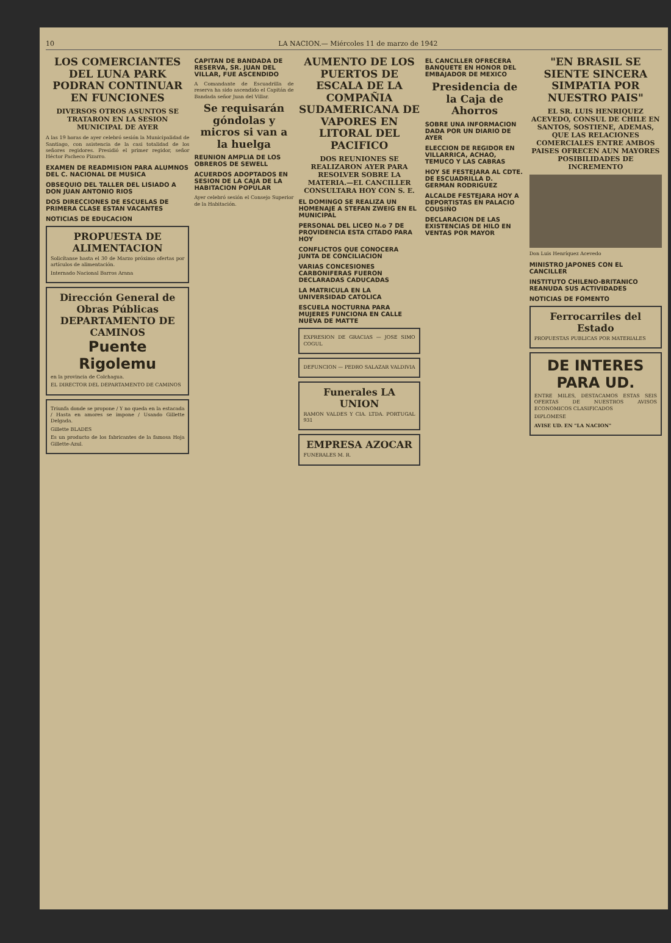10 LA NACION.— Miércoles 11 de marzo de 1942
LOS COMERCIANTES DEL LUNA PARK PODRAN CONTINUAR EN FUNCIONES
DIVERSOS OTROS ASUNTOS SE TRATARON EN LA SESION MUNICIPAL DE AYER
A las 19 horas de ayer celebró sesión la Municipalidad de Santiago, con asistencia de la casi totalidad de los señores regidores. Presidió el primer regidor, señor Héctor Pacheco Pizarro.
EXAMEN DE READMISION PARA ALUMNOS DEL C. NACIONAL DE MUSICA
OBSEQUIO DEL TALLER DEL LISIADO A DON JUAN ANTONIO RIOS
DOS DIRECCIONES DE ESCUELAS DE PRIMERA CLASE ESTAN VACANTES
NOTICIAS DE EDUCACION
PROPUESTA DE ALIMENTACION
Solicítanse hasta el 30 de Marzo próximo ofertas por artículos de alimentación.
Internado Nacional Barros Arana
Dirección General de Obras Públicas
DEPARTAMENTO DE CAMINOS
Puente Rigolemu
en la provincia de Colchagua.
EL DIRECTOR DEL DEPARTAMENTO DE CAMINOS
Triunfa donde se propone / Y no queda en la estacada / Hasta en amores se impone / Usando Gillette Delgada.
Gillette BLADES
Es un producto de los fabricantes de la famosa Hoja Gillette-Azul.
CAPITAN DE BANDADA DE RESERVA, SR. JUAN DEL VILLAR, FUE ASCENDIDO
A Comandante de Escuadrilla de reserva ha sido ascendido el Capitán de Bandada señor Juan del Villar.
Se requisarán góndolas y micros si van a la huelga
REUNION AMPLIA DE LOS OBREROS DE SEWELL
ACUERDOS ADOPTADOS EN SESION DE LA CAJA DE LA HABITACION POPULAR
Ayer celebró sesión el Consejo Superior de la Habitación.
AUMENTO DE LOS PUERTOS DE ESCALA DE LA COMPAÑIA SUDAMERICANA DE VAPORES EN LITORAL DEL PACIFICO
DOS REUNIONES SE REALIZARON AYER PARA RESOLVER SOBRE LA MATERIA.—EL CANCILLER CONSULTARA HOY CON S. E.
EL DOMINGO SE REALIZA UN HOMENAJE A STEFAN ZWEIG EN EL MUNICIPAL
PERSONAL DEL LICEO N.o 7 DE PROVIDENCIA ESTA CITADO PARA HOY
CONFLICTOS QUE CONOCERA JUNTA DE CONCILIACION
VARIAS CONCESIONES CARBONIFERAS FUERON DECLARADAS CADUCADAS
LA MATRICULA EN LA UNIVERSIDAD CATOLICA
ESCUELA NOCTURNA PARA MUJERES FUNCIONA EN CALLE NUEVA DE MATTE
EXPRESION DE GRACIAS — JOSE SIMO COGUL
DEFUNCION — PEDRO SALAZAR VALDIVIA
Funerales LA UNION
RAMON VALDES Y CIA. LTDA. PORTUGAL 931
EMPRESA AZOCAR
FUNERALES M. R.
EL CANCILLER OFRECERA BANQUETE EN HONOR DEL EMBAJADOR DE MEXICO
Presidencia de la Caja de Ahorros
SOBRE UNA INFORMACION DADA POR UN DIARIO DE AYER
ELECCION DE REGIDOR EN VILLARRICA, ACHAO, TEMUCO Y LAS CABRAS
HOY SE FESTEJARA AL CDTE. DE ESCUADRILLA D. GERMAN RODRIGUEZ
ALCALDE FESTEJARA HOY A DEPORTISTAS EN PALACIO COUSIÑO
DECLARACION DE LAS EXISTENCIAS DE HILO EN VENTAS POR MAYOR
"EN BRASIL SE SIENTE SINCERA SIMPATIA POR NUESTRO PAIS"
EL SR. LUIS HENRIQUEZ ACEVEDO, CONSUL DE CHILE EN SANTOS, SOSTIENE, ADEMAS, QUE LAS RELACIONES COMERCIALES ENTRE AMBOS PAISES OFRECEN AUN MAYORES POSIBILIDADES DE INCREMENTO
Don Luis Henríquez Acevedo
MINISTRO JAPONES CON EL CANCILLER
INSTITUTO CHILENO-BRITANICO REANUDA SUS ACTIVIDADES
NOTICIAS DE FOMENTO
Ferrocarriles del Estado
PROPUESTAS PUBLICAS POR MATERIALES
DE INTERES PARA UD.
ENTRE MILES, DESTACAMOS ESTAS SEIS OFERTAS DE NUESTROS AVISOS ECONOMICOS CLASIFICADOS
DIPLOMESE
AVISE UD. EN "LA NACION"